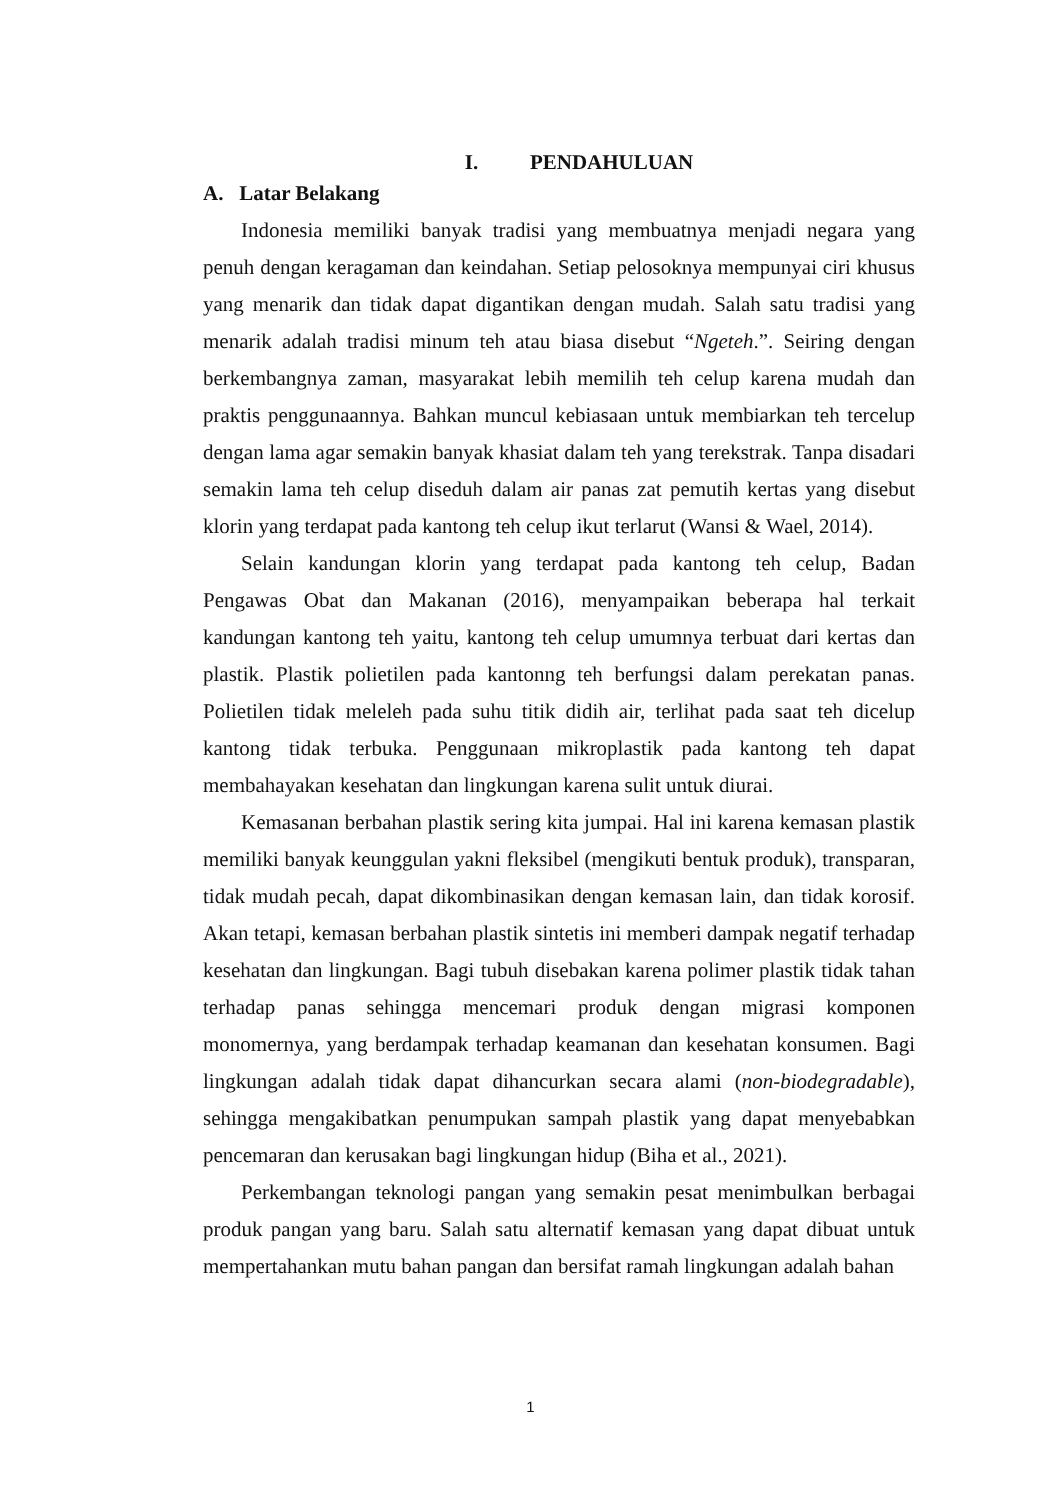I. PENDAHULUAN
A. Latar Belakang
Indonesia memiliki banyak tradisi yang membuatnya menjadi negara yang penuh dengan keragaman dan keindahan. Setiap pelosoknya mempunyai ciri khusus yang menarik dan tidak dapat digantikan dengan mudah. Salah satu tradisi yang menarik adalah tradisi minum teh atau biasa disebut “Ngeteh.”. Seiring dengan berkembangnya zaman, masyarakat lebih memilih teh celup karena mudah dan praktis penggunaannya. Bahkan muncul kebiasaan untuk membiarkan teh tercelup dengan lama agar semakin banyak khasiat dalam teh yang terekstrak. Tanpa disadari semakin lama teh celup diseduh dalam air panas zat pemutih kertas yang disebut klorin yang terdapat pada kantong teh celup ikut terlarut (Wansi & Wael, 2014).
Selain kandungan klorin yang terdapat pada kantong teh celup, Badan Pengawas Obat dan Makanan (2016), menyampaikan beberapa hal terkait kandungan kantong teh yaitu, kantong teh celup umumnya terbuat dari kertas dan plastik. Plastik polietilen pada kantonng teh berfungsi dalam perekatan panas. Polietilen tidak meleleh pada suhu titik didih air, terlihat pada saat teh dicelup kantong tidak terbuka. Penggunaan mikroplastik pada kantong teh dapat membahayakan kesehatan dan lingkungan karena sulit untuk diurai.
Kemasanan berbahan plastik sering kita jumpai. Hal ini karena kemasan plastik memiliki banyak keunggulan yakni fleksibel (mengikuti bentuk produk), transparan, tidak mudah pecah, dapat dikombinasikan dengan kemasan lain, dan tidak korosif. Akan tetapi, kemasan berbahan plastik sintetis ini memberi dampak negatif terhadap kesehatan dan lingkungan. Bagi tubuh disebakan karena polimer plastik tidak tahan terhadap panas sehingga mencemari produk dengan migrasi komponen monomernya, yang berdampak terhadap keamanan dan kesehatan konsumen. Bagi lingkungan adalah tidak dapat dihancurkan secara alami (non-biodegradable), sehingga mengakibatkan penumpukan sampah plastik yang dapat menyebabkan pencemaran dan kerusakan bagi lingkungan hidup (Biha et al., 2021).
Perkembangan teknologi pangan yang semakin pesat menimbulkan berbagai produk pangan yang baru. Salah satu alternatif kemasan yang dapat dibuat untuk mempertahankan mutu bahan pangan dan bersifat ramah lingkungan adalah bahan
1